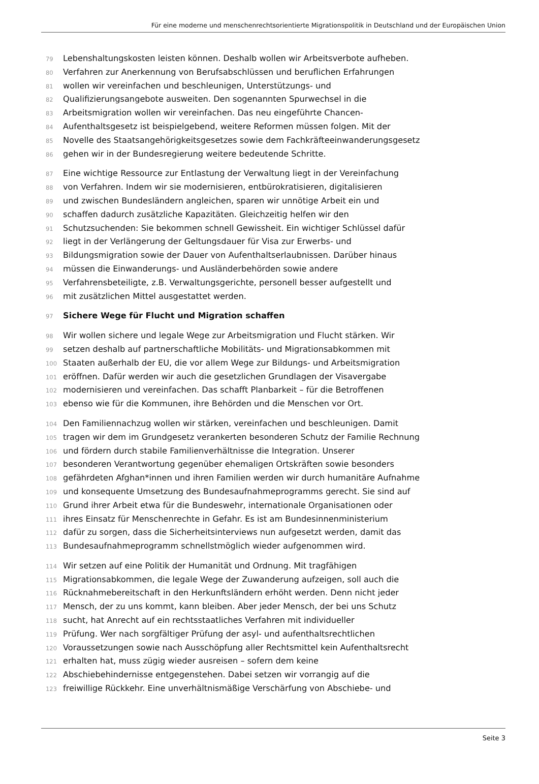Für eine moderne und menschenrechtsorientierte Migrationspolitik in Deutschland und der Europäischen Union
79 Lebenshaltungskosten leisten können. Deshalb wollen wir Arbeitsverbote aufheben.
80 Verfahren zur Anerkennung von Berufsabschlüssen und beruflichen Erfahrungen
81 wollen wir vereinfachen und beschleunigen, Unterstützungs- und
82 Qualifizierungsangebote ausweiten. Den sogenannten Spurwechsel in die
83 Arbeitsmigration wollen wir vereinfachen. Das neu eingeführte Chancen-
84 Aufenthaltsgesetz ist beispielgebend, weitere Reformen müssen folgen. Mit der
85 Novelle des Staatsangehörigkeitsgesetzes sowie dem Fachkräfteeinwanderungsgesetz
86 gehen wir in der Bundesregierung weitere bedeutende Schritte.
87 Eine wichtige Ressource zur Entlastung der Verwaltung liegt in der Vereinfachung
88 von Verfahren. Indem wir sie modernisieren, entbürokratisieren, digitalisieren
89 und zwischen Bundesländern angleichen, sparen wir unnötige Arbeit ein und
90 schaffen dadurch zusätzliche Kapazitäten. Gleichzeitig helfen wir den
91 Schutzsuchenden: Sie bekommen schnell Gewissheit. Ein wichtiger Schlüssel dafür
92 liegt in der Verlängerung der Geltungsdauer für Visa zur Erwerbs- und
93 Bildungsmigration sowie der Dauer von Aufenthaltserlaubnissen. Darüber hinaus
94 müssen die Einwanderungs- und Ausländerbehörden sowie andere
95 Verfahrensbeteiligte, z.B. Verwaltungsgerichte, personell besser aufgestellt und
96 mit zusätzlichen Mittel ausgestattet werden.
97 Sichere Wege für Flucht und Migration schaffen
98 Wir wollen sichere und legale Wege zur Arbeitsmigration und Flucht stärken. Wir
99 setzen deshalb auf partnerschaftliche Mobilitäts- und Migrationsabkommen mit
100 Staaten außerhalb der EU, die vor allem Wege zur Bildungs- und Arbeitsmigration
101 eröffnen. Dafür werden wir auch die gesetzlichen Grundlagen der Visavergabe
102 modernisieren und vereinfachen. Das schafft Planbarkeit – für die Betroffenen
103 ebenso wie für die Kommunen, ihre Behörden und die Menschen vor Ort.
104 Den Familiennachzug wollen wir stärken, vereinfachen und beschleunigen. Damit
105 tragen wir dem im Grundgesetz verankerten besonderen Schutz der Familie Rechnung
106 und fördern durch stabile Familienverhältnisse die Integration. Unserer
107 besonderen Verantwortung gegenüber ehemaligen Ortskräften sowie besonders
108 gefährdeten Afghan*innen und ihren Familien werden wir durch humanitäre Aufnahme
109 und konsequente Umsetzung des Bundesaufnahmeprogramms gerecht. Sie sind auf
110 Grund ihrer Arbeit etwa für die Bundeswehr, internationale Organisationen oder
111 ihres Einsatz für Menschenrechte in Gefahr. Es ist am Bundesinnenministerium
112 dafür zu sorgen, dass die Sicherheitsinterviews nun aufgesetzt werden, damit das
113 Bundesaufnahmeprogramm schnellstmöglich wieder aufgenommen wird.
114 Wir setzen auf eine Politik der Humanität und Ordnung. Mit tragfähigen
115 Migrationsabkommen, die legale Wege der Zuwanderung aufzeigen, soll auch die
116 Rücknahmebereitschaft in den Herkunftsländern erhöht werden. Denn nicht jeder
117 Mensch, der zu uns kommt, kann bleiben. Aber jeder Mensch, der bei uns Schutz
118 sucht, hat Anrecht auf ein rechtsstaatliches Verfahren mit individueller
119 Prüfung. Wer nach sorgfältiger Prüfung der asyl- und aufenthaltsrechtlichen
120 Voraussetzungen sowie nach Ausschöpfung aller Rechtsmittel kein Aufenthaltsrecht
121 erhalten hat, muss zügig wieder ausreisen – sofern dem keine
122 Abschiebehindernisse entgegenstehen. Dabei setzen wir vorrangig auf die
123 freiwillige Rückkehr. Eine unverhältnismäßige Verschärfung von Abschiebe- und
Seite 3